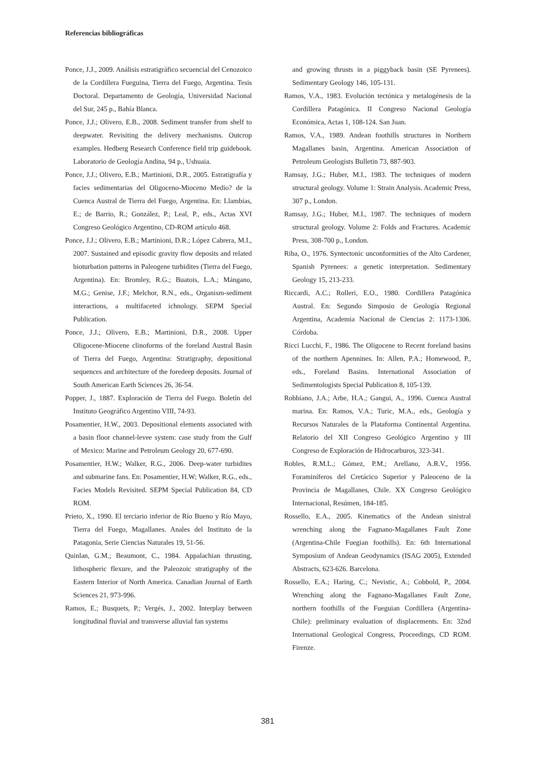Referencias bibliográficas
Ponce, J.J., 2009. Análisis estratigráfico secuencial del Cenozoico de la Cordillera Fueguina, Tierra del Fuego, Argentina. Tesis Doctoral. Departamento de Geología, Universidad Nacional del Sur, 245 p., Bahía Blanca.
Ponce, J.J.; Olivero, E.B., 2008. Sediment transfer from shelf to deepwater. Revisiting the delivery mechanisms. Outcrop examples. Hedberg Research Conference field trip guidebook. Laboratorio de Geología Andina, 94 p., Ushuaia.
Ponce, J.J.; Olivero, E.B.; Martinioni, D.R., 2005. Estratigrafía y facies sedimentarias del Oligoceno-Mioceno Medio? de la Cuenca Austral de Tierra del Fuego, Argentina. En: Llambías, E.; de Barrio, R.; González, P.; Leal, P., eds., Actas XVI Congreso Geológico Argentino, CD-ROM artículo 468.
Ponce, J.J.; Olivero, E.B.; Martinioni, D.R.; López Cabrera, M.I., 2007. Sustained and episodic gravity flow deposits and related bioturbation patterns in Paleogene turbidites (Tierra del Fuego, Argentina). En: Bromley, R.G.; Buatois, L.A.; Mángano, M.G.; Genise, J.F.; Melchor, R.N., eds., Organism-sediment interactions, a multifaceted ichnology. SEPM Special Publication.
Ponce, J.J.; Olivero, E.B.; Martinioni, D.R., 2008. Upper Oligocene-Miocene clinoforms of the foreland Austral Basin of Tierra del Fuego, Argentina: Stratigraphy, depositional sequences and architecture of the foredeep deposits. Journal of South American Earth Sciences 26, 36-54.
Popper, J., 1887. Exploración de Tierra del Fuego. Boletín del Instituto Geográfico Argentino VIII, 74-93.
Posamentier, H.W., 2003. Depositional elements associated with a basin floor channel-levee system: case study from the Gulf of Mexico: Marine and Petroleum Geology 20, 677-690.
Posamentier, H.W.; Walker, R.G., 2006. Deep-water turbidites and submarine fans. En: Posamentier, H.W; Walker, R.G., eds., Facies Models Revisited. SEPM Special Publication 84, CD ROM.
Prieto, X., 1990. El terciario inferior de Río Bueno y Río Mayo, Tierra del Fuego, Magallanes. Anales del Instituto de la Patagonia, Serie Ciencias Naturales 19, 51-56.
Quinlan, G.M.; Beaumont, C., 1984. Appalachian thrusting, lithospheric flexure, and the Paleozoic stratigraphy of the Eastern Interior of North America. Canadian Journal of Earth Sciences 21, 973-996.
Ramos, E.; Busquets, P.; Vergés, J., 2002. Interplay between longitudinal fluvial and transverse alluvial fan systems
and growing thrusts in a piggyback basin (SE Pyrenees). Sedimentary Geology 146, 105-131.
Ramos, V.A., 1983. Evolución tectónica y metalogénesis de la Cordillera Patagónica. II Congreso Nacional Geología Económica, Actas 1, 108-124. San Juan.
Ramos, V.A., 1989. Andean foothills structures in Northern Magallanes basin, Argentina. American Association of Petroleum Geologists Bulletin 73, 887-903.
Ramsay, J.G.; Huber, M.I., 1983. The techniques of modern structural geology. Volume 1: Strain Analysis. Academic Press, 307 p., London.
Ramsay, J.G.; Huber, M.I., 1987. The techniques of modern structural geology. Volume 2: Folds and Fractures. Academic Press, 308-700 p., London.
Riba, O., 1976. Syntectonic unconformities of the Alto Cardener, Spanish Pyrenees: a genetic interpretation. Sedimentary Geology 15, 213-233.
Riccardi, A.C.; Rolleri, E.O., 1980. Cordillera Patagónica Austral. En: Segundo Simposio de Geología Regional Argentina, Academia Nacional de Ciencias 2: 1173-1306. Córdoba.
Ricci Lucchi, F., 1986. The Oligocene to Recent foreland basins of the northern Apennines. In: Allen, P.A.; Homewood, P., eds., Foreland Basins. International Association of Sedimentologists Special Publication 8, 105-139.
Robbiano, J.A.; Arbe, H.A.; Gangui, A., 1996. Cuenca Austral marina. En: Ramos, V.A.; Turic, M.A., eds., Geología y Recursos Naturales de la Plataforma Continental Argentina. Relatorio del XII Congreso Geológico Argentino y III Congreso de Exploración de Hidrocarburos, 323-341.
Robles, R.M.L.; Gómez, P.M.; Arellano, A.R.V., 1956. Foraminíferos del Cretácico Superior y Paleoceno de la Provincia de Magallanes, Chile. XX Congreso Geológico Internacional, Resúmen, 184-185.
Rossello, E.A., 2005. Kinematics of the Andean sinistral wrenching along the Fagnano-Magallanes Fault Zone (Argentina-Chile Fuegian foothills). En: 6th International Symposium of Andean Geodynamics (ISAG 2005), Extended Abstracts, 623-626. Barcelona.
Rossello, E.A.; Haring, C.; Nevistic, A.; Cobbold, P., 2004. Wrenching along the Fagnano-Magallanes Fault Zone, northern foothills of the Fueguian Cordillera (Argentina-Chile): preliminary evaluation of displacements. En: 32nd International Geological Congress, Proceedings, CD ROM. Firenze.
381